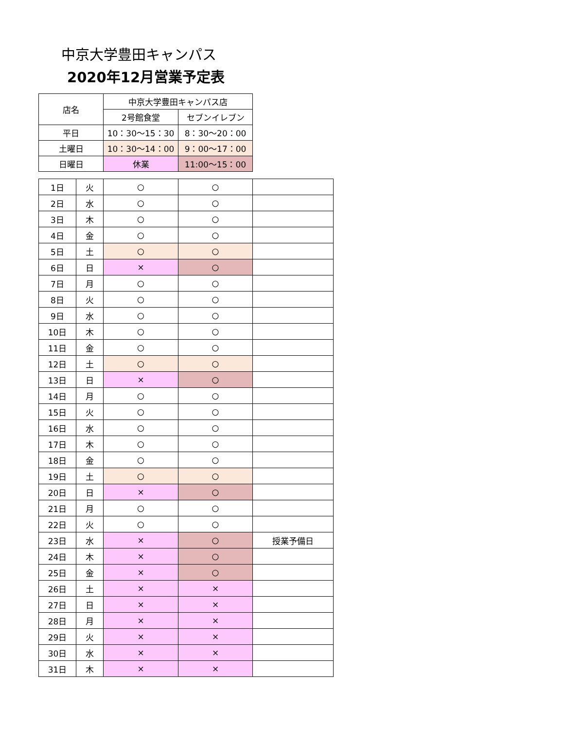中京大学豊田キャンパス
2020年12月営業予定表
| 店名 | 中京大学豊田キャンパス店 | |
| --- | --- | --- |
| | 2号館食堂 | セブンイレブン |
| 平日 | 10：30～15：30 | 8：30～20：00 |
| 土曜日 | 10：30～14：00 | 9：00～17：00 |
| 日曜日 | 休業 | 11:00～15：00 |
| 1日 | 火 | ○ | ○ | |
| 2日 | 水 | ○ | ○ | |
| 3日 | 木 | ○ | ○ | |
| 4日 | 金 | ○ | ○ | |
| 5日 | 土 | ○ | ○ | |
| 6日 | 日 | × | ○ | |
| 7日 | 月 | ○ | ○ | |
| 8日 | 火 | ○ | ○ | |
| 9日 | 水 | ○ | ○ | |
| 10日 | 木 | ○ | ○ | |
| 11日 | 金 | ○ | ○ | |
| 12日 | 土 | ○ | ○ | |
| 13日 | 日 | × | ○ | |
| 14日 | 月 | ○ | ○ | |
| 15日 | 火 | ○ | ○ | |
| 16日 | 水 | ○ | ○ | |
| 17日 | 木 | ○ | ○ | |
| 18日 | 金 | ○ | ○ | |
| 19日 | 土 | ○ | ○ | |
| 20日 | 日 | × | ○ | |
| 21日 | 月 | ○ | ○ | |
| 22日 | 火 | ○ | ○ | |
| 23日 | 水 | × | ○ | 授業予備日 |
| 24日 | 木 | × | ○ | |
| 25日 | 金 | × | ○ | |
| 26日 | 土 | × | × | |
| 27日 | 日 | × | × | |
| 28日 | 月 | × | × | |
| 29日 | 火 | × | × | |
| 30日 | 水 | × | × | |
| 31日 | 木 | × | × | |